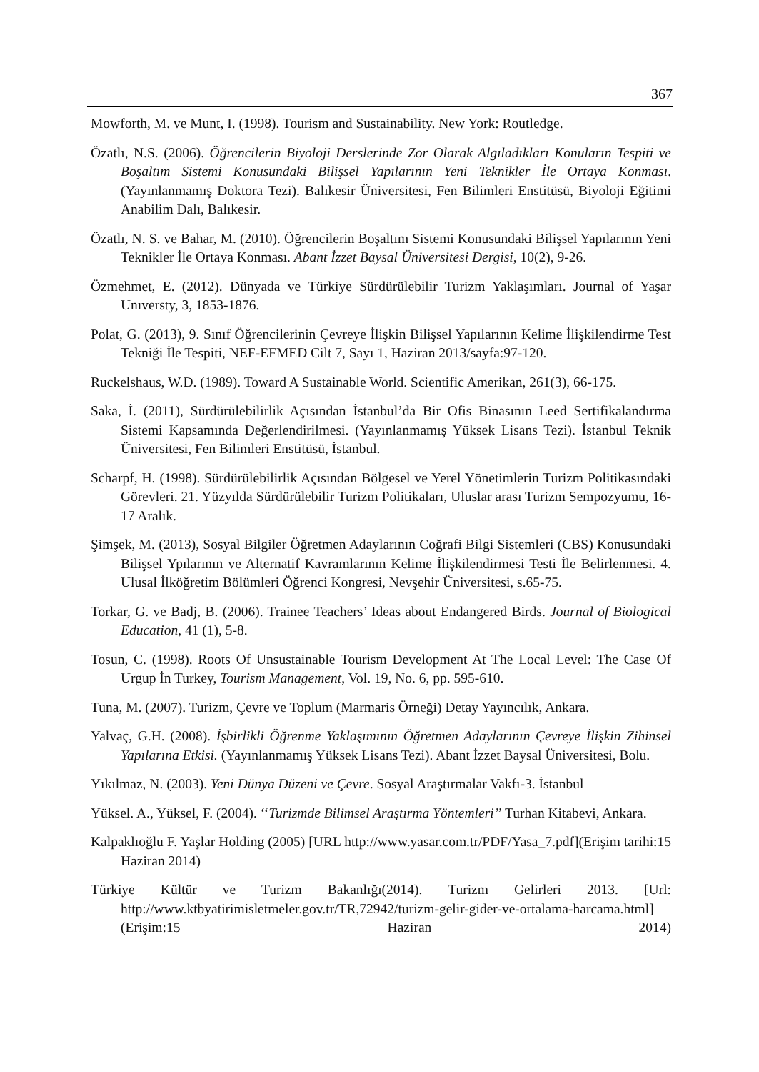367
Mowforth, M. ve Munt, I. (1998). Tourism and Sustainability. New York: Routledge.
Özatlı, N.S. (2006). Öğrencilerin Biyoloji Derslerinde Zor Olarak Algıladıkları Konuların Tespiti ve Boşaltım Sistemi Konusundaki Bilişsel Yapılarının Yeni Teknikler İle Ortaya Konması. (Yayınlanmamış Doktora Tezi). Balıkesir Üniversitesi, Fen Bilimleri Enstitüsü, Biyoloji Eğitimi Anabilim Dalı, Balıkesir.
Özatlı, N. S. ve Bahar, M. (2010). Öğrencilerin Boşaltım Sistemi Konusundaki Bilişsel Yapılarının Yeni Teknikler İle Ortaya Konması. Abant İzzet Baysal Üniversitesi Dergisi, 10(2), 9-26.
Özmehmet, E. (2012). Dünyada ve Türkiye Sürdürülebilir Turizm Yaklaşımları. Journal of Yaşar Unıversty, 3, 1853-1876.
Polat, G. (2013), 9. Sınıf Öğrencilerinin Çevreye İlişkin Bilişsel Yapılarının Kelime İlişkilendirme Test Tekniği İle Tespiti, NEF-EFMED Cilt 7, Sayı 1, Haziran 2013/sayfa:97-120.
Ruckelshaus, W.D. (1989). Toward A Sustainable World. Scientific Amerikan, 261(3), 66-175.
Saka, İ. (2011), Sürdürülebilirlik Açısından İstanbul’da Bir Ofis Binasının Leed Sertifikalandırma Sistemi Kapsamında Değerlendirilmesi. (Yayınlanmamış Yüksek Lisans Tezi). İstanbul Teknik Üniversitesi, Fen Bilimleri Enstitüsü, İstanbul.
Scharpf, H. (1998). Sürdürülebilirlik Açısından Bölgesel ve Yerel Yönetimlerin Turizm Politikasındaki Görevleri. 21. Yüzyılda Sürdürülebilir Turizm Politikaları, Uluslar arası Turizm Sempozyumu, 16-17 Aralık.
Şimşek, M. (2013), Sosyal Bilgiler Öğretmen Adaylarının Coğrafi Bilgi Sistemleri (CBS) Konusundaki Bilişsel Ypılarının ve Alternatif Kavramlarının Kelime İlişkilendirmesi Testi İle Belirlenmesi. 4. Ulusal İlköğretim Bölümleri Öğrenci Kongresi, Nevşehir Üniversitesi, s.65-75.
Torkar, G. ve Badj, B. (2006). Trainee Teachers’ Ideas about Endangered Birds. Journal of Biological Education, 41 (1), 5-8.
Tosun, C. (1998). Roots Of Unsustainable Tourism Development At The Local Level: The Case Of Urgup İn Turkey, Tourism Management, Vol. 19, No. 6, pp. 595-610.
Tuna, M. (2007). Turizm, Çevre ve Toplum (Marmaris Örneği) Detay Yayıncılık, Ankara.
Yalvaç, G.H. (2008). İşbirlikli Öğrenme Yaklaşımının Öğretmen Adaylarının Çevreye İlişkin Zihinsel Yapılarına Etkisi. (Yayınlanmamış Yüksek Lisans Tezi). Abant İzzet Baysal Üniversitesi, Bolu.
Yıkılmaz, N. (2003). Yeni Dünya Düzeni ve Çevre. Sosyal Araştırmalar Vakfı-3. İstanbul
Yüksel. A., Yüksel, F. (2004). ‘‘Turizmde Bilimsel Araştırma Yöntemleri’’ Turhan Kitabevi, Ankara.
Kalpaklıoğlu F. Yaşlar Holding (2005) [URL http://www.yasar.com.tr/PDF/Yasa_7.pdf](Erişim tarihi:15 Haziran 2014)
Türkiye Kültür ve Turizm Bakanlığı(2014). Turizm Gelirleri 2013. [Url: http://www.ktbyatirimisletmeler.gov.tr/TR,72942/turizm-gelir-gider-ve-ortalama-harcama.html](Erişim:15 Haziran 2014)